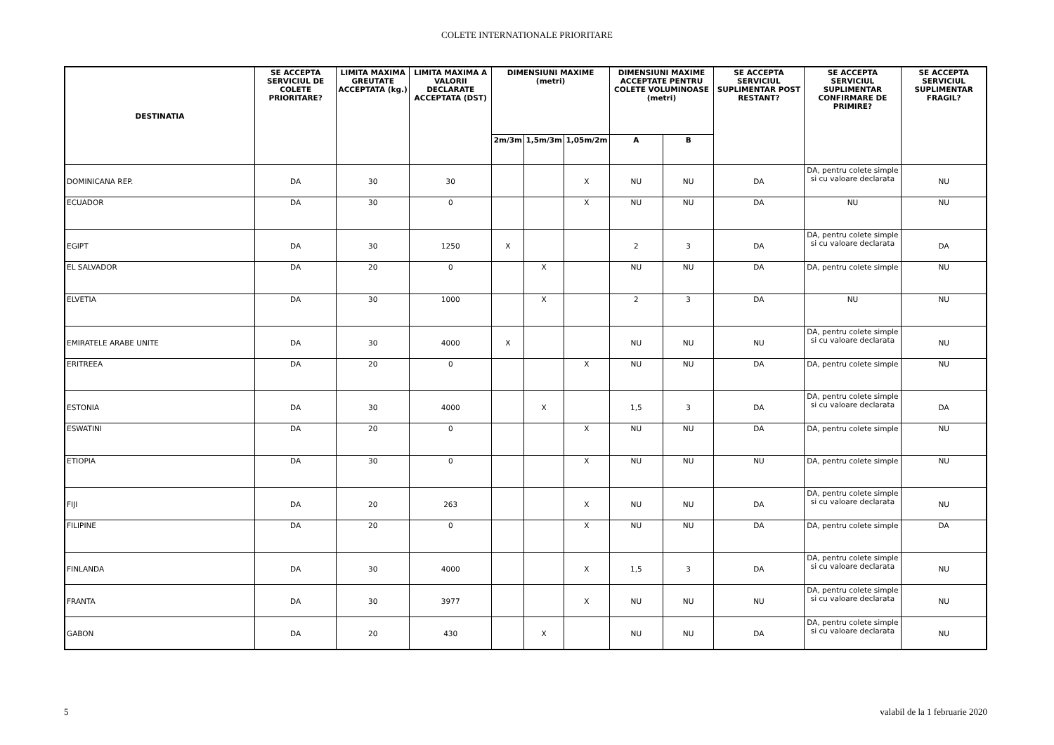COLETE INTERNATIONALE PRIORITARE
| DESTINATIA | SE ACCEPTA SERVICIUL DE COLETE PRIORITARE? | LIMITA MAXIMA GREUTATE ACCEPTATA (kg.) | LIMITA MAXIMA A VALORII DECLARATE ACCEPTATA (DST) | DIMENSIUNI MAXIME (metri) | | | DIMENSIUNI MAXIME ACCEPTATE PENTRU COLETE VOLUMINOASE (metri) | | SE ACCEPTA SERVICIUL SUPLIMENTAR POST RESTANT? | SE ACCEPTA SERVICIUL SUPLIMENTAR CONFIRMARE DE PRIMIRE? | SE ACCEPTA SERVICIUL SUPLIMENTAR FRAGIL? |
| --- | --- | --- | --- | --- | --- | --- | --- | --- | --- | --- | --- |
| | | | | 2m/3m | 1,5m/3m | 1,05m/2m | A | B | | | |
| DOMINICANA REP. | DA | 30 | 30 | | | X | NU | NU | DA | DA, pentru colete simple si cu valoare declarata | NU |
| ECUADOR | DA | 30 | 0 | | | X | NU | NU | DA | NU | NU |
| EGIPT | DA | 30 | 1250 | X | | | 2 | 3 | DA | DA, pentru colete simple si cu valoare declarata | DA |
| EL SALVADOR | DA | 20 | 0 | | X | | NU | NU | DA | DA, pentru colete simple | NU |
| ELVETIA | DA | 30 | 1000 | | X | | 2 | 3 | DA | NU | NU |
| EMIRATELE ARABE UNITE | DA | 30 | 4000 | X | | | NU | NU | NU | DA, pentru colete simple si cu valoare declarata | NU |
| ERITREEA | DA | 20 | 0 | | | X | NU | NU | DA | DA, pentru colete simple | NU |
| ESTONIA | DA | 30 | 4000 | | X | | 1,5 | 3 | DA | DA, pentru colete simple si cu valoare declarata | DA |
| ESWATINI | DA | 20 | 0 | | | X | NU | NU | DA | DA, pentru colete simple | NU |
| ETIOPIA | DA | 30 | 0 | | | X | NU | NU | NU | DA, pentru colete simple | NU |
| FIJI | DA | 20 | 263 | | | X | NU | NU | DA | DA, pentru colete simple si cu valoare declarata | NU |
| FILIPINE | DA | 20 | 0 | | | X | NU | NU | DA | DA, pentru colete simple | DA |
| FINLANDA | DA | 30 | 4000 | | | X | 1,5 | 3 | DA | DA, pentru colete simple si cu valoare declarata | NU |
| FRANTA | DA | 30 | 3977 | | | X | NU | NU | NU | DA, pentru colete simple si cu valoare declarata | NU |
| GABON | DA | 20 | 430 | | X | | NU | NU | DA | DA, pentru colete simple si cu valoare declarata | NU |
5 valabil de la 1 februarie 2020